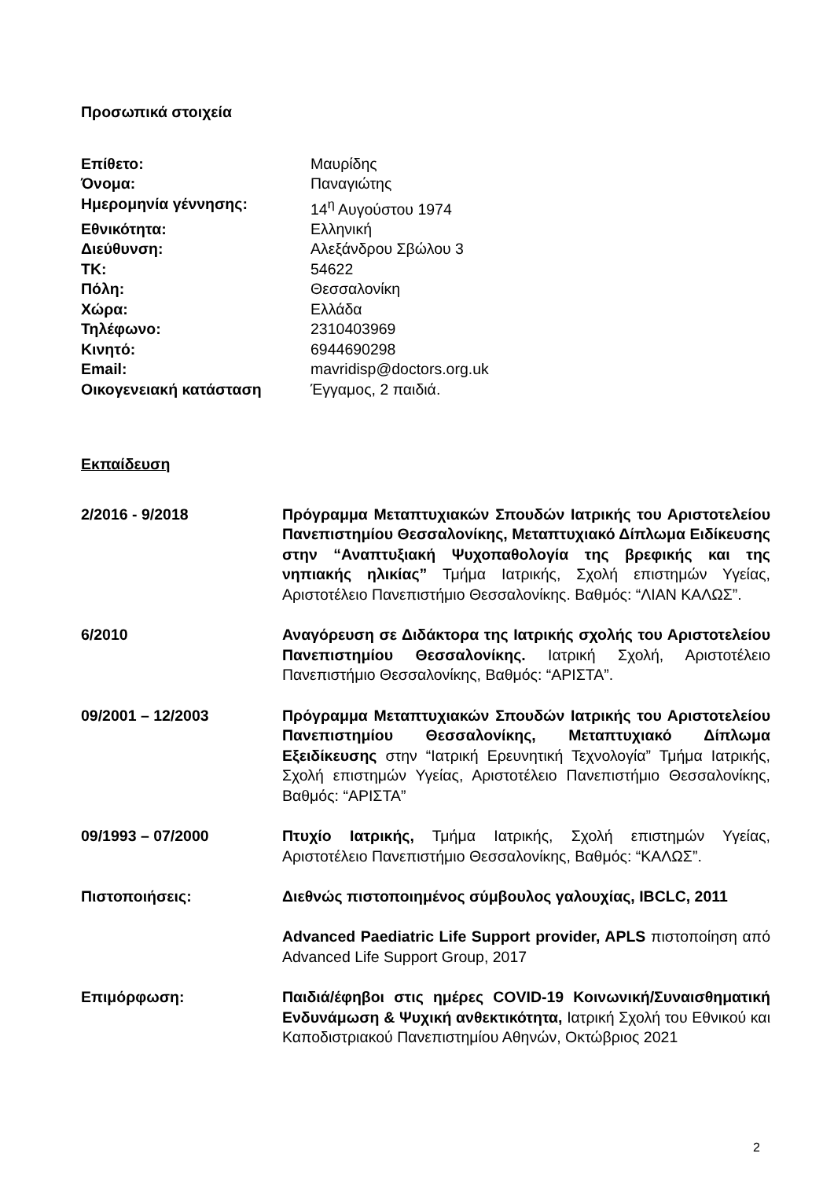Προσωπικά στοιχεία
Επίθετο: Μαυρίδης Όνομα: Παναγιώτης Ημερομηνία γέννησης: 14<sup>η</sup> Αυγούστου 1974 Εθνικότητα: Ελληνική Διεύθυνση: Αλεξάνδρου Σβώλου 3 ΤΚ: 54622 Πόλη: Θεσσαλονίκη Χώρα: Ελλάδα Τηλέφωνο: 2310403969 Κινητό: 6944690298 Email: mavridisp@doctors.org.uk Οικογενειακή κατάσταση Έγγαμος, 2 παιδιά.
Εκπαίδευση
2/2016 - 9/2018
Πρόγραμμα Μεταπτυχιακών Σπουδών Ιατρικής του Αριστοτελείου Πανεπιστημίου Θεσσαλονίκης, Μεταπτυχιακό Δίπλωμα Ειδίκευσης στην “Αναπτυξιακή Ψυχοπαθολογία της βρεφικής και της νηπιακής ηλικίας” Τμήμα Ιατρικής, Σχολή επιστημών Υγείας, Αριστοτέλειο Πανεπιστήμιο Θεσσαλονίκης. Βαθμός: “ΛΙΑΝ ΚΑΛΩΣ”.
6/2010
Αναγόρευση σε Διδάκτορα της Ιατρικής σχολής του Αριστοτελείου Πανεπιστημίου Θεσσαλονίκης. Ιατρική Σχολή, Αριστοτέλειο Πανεπιστήμιο Θεσσαλονίκης, Βαθμός: “ΑΡΙΣΤΑ”.
09/2001 – 12/2003
Πρόγραμμα Μεταπτυχιακών Σπουδών Ιατρικής του Αριστοτελείου Πανεπιστημίου Θεσσαλονίκης, Μεταπτυχιακό Δίπλωμα Εξειδίκευσης στην “Ιατρική Ερευνητική Τεχνολογία” Τμήμα Ιατρικής, Σχολή επιστημών Υγείας, Αριστοτέλειο Πανεπιστήμιο Θεσσαλονίκης, Βαθμός: “ΑΡΙΣΤΑ”
09/1993 – 07/2000
Πτυχίο Ιατρικής, Τμήμα Ιατρικής, Σχολή επιστημών Υγείας, Αριστοτέλειο Πανεπιστήμιο Θεσσαλονίκης, Βαθμός: “ΚΑΛΩΣ”.
Πιστοποιήσεις:
Διεθνώς πιστοποιημένος σύμβουλος γαλουχίας, IBCLC, 2011
Advanced Paediatric Life Support provider, APLS πιστοποίηση από Advanced Life Support Group, 2017
Επιμόρφωση:
Παιδιά/έφηβοι στις ημέρες COVID-19 Κοινωνική/Συναισθηματική Ενδυνάμωση & Ψυχική ανθεκτικότητα, Ιατρική Σχολή του Εθνικού και Καποδιστριακού Πανεπιστημίου Αθηνών, Οκτώβριος 2021
2